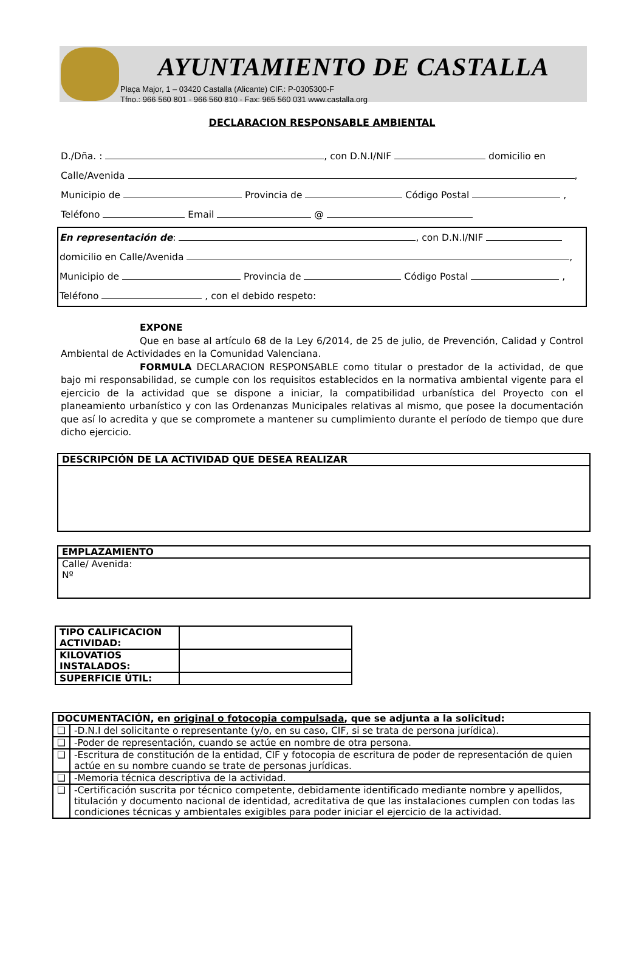AYUNTAMIENTO DE CASTALLA
Plaça Major, 1 – 03420 Castalla (Alicante) CIF.: P-0305300-F
Tfno.: 966 560 801 - 966 560 810 - Fax: 965 560 031 www.castalla.org
DECLARACION RESPONSABLE AMBIENTAL
D./Dña. : , con D.N.I/NIF domicilio en
Calle/Avenida ,
Municipio de Provincia de Código Postal ,
Teléfono Email @
En representación de: , con D.N.I/NIF
domicilio en Calle/Avenida ,
Municipio de Provincia de Código Postal ,
Teléfono , con el debido respeto:
EXPONE
Que en base al artículo 68 de la Ley 6/2014, de 25 de julio, de Prevención, Calidad y Control Ambiental de Actividades en la Comunidad Valenciana.
FORMULA DECLARACION RESPONSABLE como titular o prestador de la actividad, de que bajo mi responsabilidad, se cumple con los requisitos establecidos en la normativa ambiental vigente para el ejercicio de la actividad que se dispone a iniciar, la compatibilidad urbanística del Proyecto con el planeamiento urbanístico y con las Ordenanzas Municipales relativas al mismo, que posee la documentación que así lo acredita y que se compromete a mantener su cumplimiento durante el período de tiempo que dure dicho ejercicio.
| DESCRIPCIÓN DE LA ACTIVIDAD QUE DESEA REALIZAR |
| --- |
| EMPLAZAMIENTO |
| --- |
| Calle/ Avenida: Nº |
| TIPO CALIFICACION ACTIVIDAD: | |
| KILOVATIOS INSTALADOS: | |
| SUPERFICIE ÚTIL: | |
| DOCUMENTACIÓN, en original o fotocopia compulsada , que se adjunta a la solicitud: | |
| --- | --- |
| ❑ | -D.N.I del solicitante o representante (y/o, en su caso, CIF, si se trata de persona jurídica). |
| ❑ | -Poder de representación, cuando se actúe en nombre de otra persona. |
| ❑ | -Escritura de constitución de la entidad, CIF y fotocopia de escritura de poder de representación de quien actúe en su nombre cuando se trate de personas jurídicas. |
| ❑ | -Memoria técnica descriptiva de la actividad. |
| ❑ | -Certificación suscrita por técnico competente, debidamente identificado mediante nombre y apellidos, titulación y documento nacional de identidad, acreditativa de que las instalaciones cumplen con todas las condiciones técnicas y ambientales exigibles para poder iniciar el ejercicio de la actividad. |